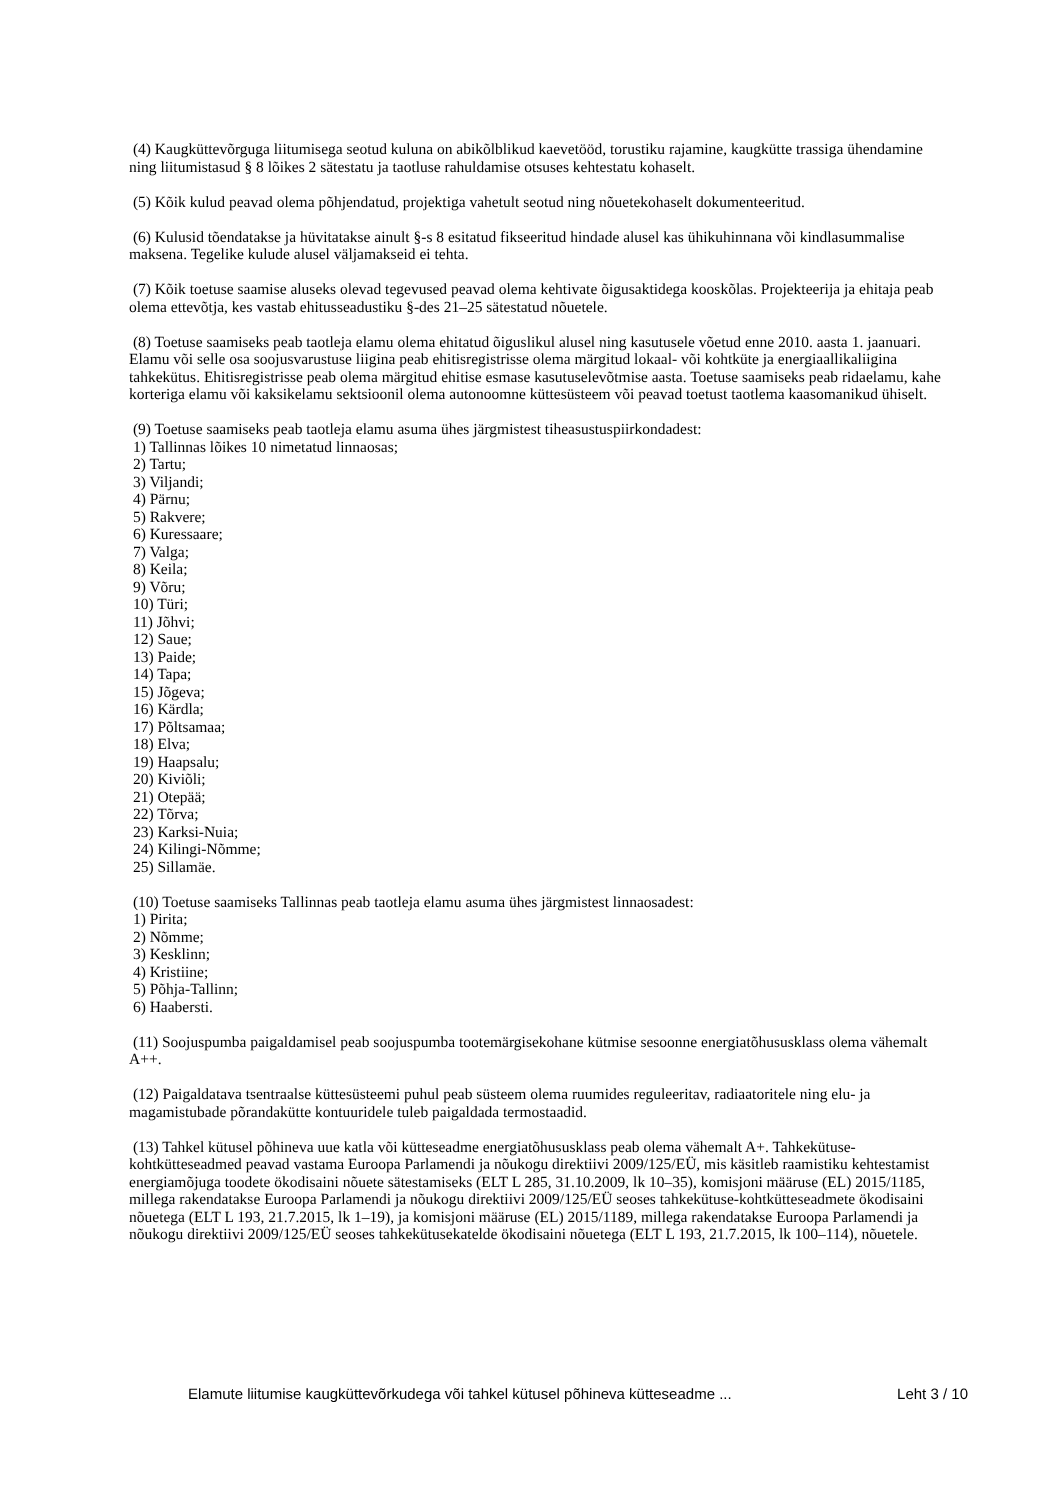(4) Kaugküttevõrguga liitumisega seotud kuluna on abikõlblikud kaevetööd, torustiku rajamine, kaugkütte trassiga ühendamine ning liitumistasud § 8 lõikes 2 sätestatu ja taotluse rahuldamise otsuses kehtestatu kohaselt.
(5) Kõik kulud peavad olema põhjendatud, projektiga vahetult seotud ning nõuetekohaselt dokumenteeritud.
(6) Kulusid tõendatakse ja hüvitatakse ainult §-s 8 esitatud fikseeritud hindade alusel kas ühikuhinnana või kindlasummalise maksena. Tegelike kulude alusel väljamakseid ei tehta.
(7) Kõik toetuse saamise aluseks olevad tegevused peavad olema kehtivate õigusaktidega kooskõlas. Projekteerija ja ehitaja peab olema ettevõtja, kes vastab ehitusseadustiku §-des 21–25 sätestatud nõuetele.
(8) Toetuse saamiseks peab taotleja elamu olema ehitatud õiguslikul alusel ning kasutusele võetud enne 2010. aasta 1. jaanuari. Elamu või selle osa soojusvarustuse liigina peab ehitisregistrisse olema märgitud lokaal- või kohtküte ja energiaallikaliigina tahkekütus. Ehitisregistrisse peab olema märgitud ehitise esmase kasutuselevõtmise aasta. Toetuse saamiseks peab ridaelamu, kahe korteriga elamu või kaksikelamu sektsioonil olema autonoomne küttesüsteem või peavad toetust taotlema kaasomanikud ühiselt.
(9) Toetuse saamiseks peab taotleja elamu asuma ühes järgmistest tiheasustuspiirkondadest:
1) Tallinnas lõikes 10 nimetatud linnaosas;
2) Tartu;
3) Viljandi;
4) Pärnu;
5) Rakvere;
6) Kuressaare;
7) Valga;
8) Keila;
9) Võru;
10) Türi;
11) Jõhvi;
12) Saue;
13) Paide;
14) Tapa;
15) Jõgeva;
16) Kärdla;
17) Põltsamaa;
18) Elva;
19) Haapsalu;
20) Kiviõli;
21) Otepää;
22) Tõrva;
23) Karksi-Nuia;
24) Kilingi-Nõmme;
25) Sillamäe.
(10) Toetuse saamiseks Tallinnas peab taotleja elamu asuma ühes järgmistest linnaosadest:
1) Pirita;
2) Nõmme;
3) Kesklinn;
4) Kristiine;
5) Põhja-Tallinn;
6) Haabersti.
(11) Soojuspumba paigaldamisel peab soojuspumba tootemärgisekohane kütmise sesoonne energiatõhususklass olema vähemalt A++.
(12) Paigaldatava tsentraalse küttesüsteemi puhul peab süsteem olema ruumides reguleeritav, radiaatoritele ning elu- ja magamistubade põrandakütte kontuuridele tuleb paigaldada termostaadid.
(13) Tahkel kütusel põhineva uue katla või kütteseadme energiatõhususklass peab olema vähemalt A+. Tahkekütuse-kohtkütteseadmed peavad vastama Euroopa Parlamendi ja nõukogu direktiivi 2009/125/EÜ, mis käsitleb raamistiku kehtestamist energiamõjuga toodete ökodisaini nõuete sätestamiseks (ELT L 285, 31.10.2009, lk 10–35), komisjoni määruse (EL) 2015/1185, millega rakendatakse Euroopa Parlamendi ja nõukogu direktiivi 2009/125/EÜ seoses tahkekütuse-kohtkütteseadmete ökodisaini nõuetega (ELT L 193, 21.7.2015, lk 1–19), ja komisjoni määruse (EL) 2015/1189, millega rakendatakse Euroopa Parlamendi ja nõukogu direktiivi 2009/125/EÜ seoses tahkekütusekatelde ökodisaini nõuetega (ELT L 193, 21.7.2015, lk 100–114), nõuetele.
Elamute liitumise kaugküttevõrkudega või tahkel kütusel põhineva kütteseadme ... Leht 3 / 10